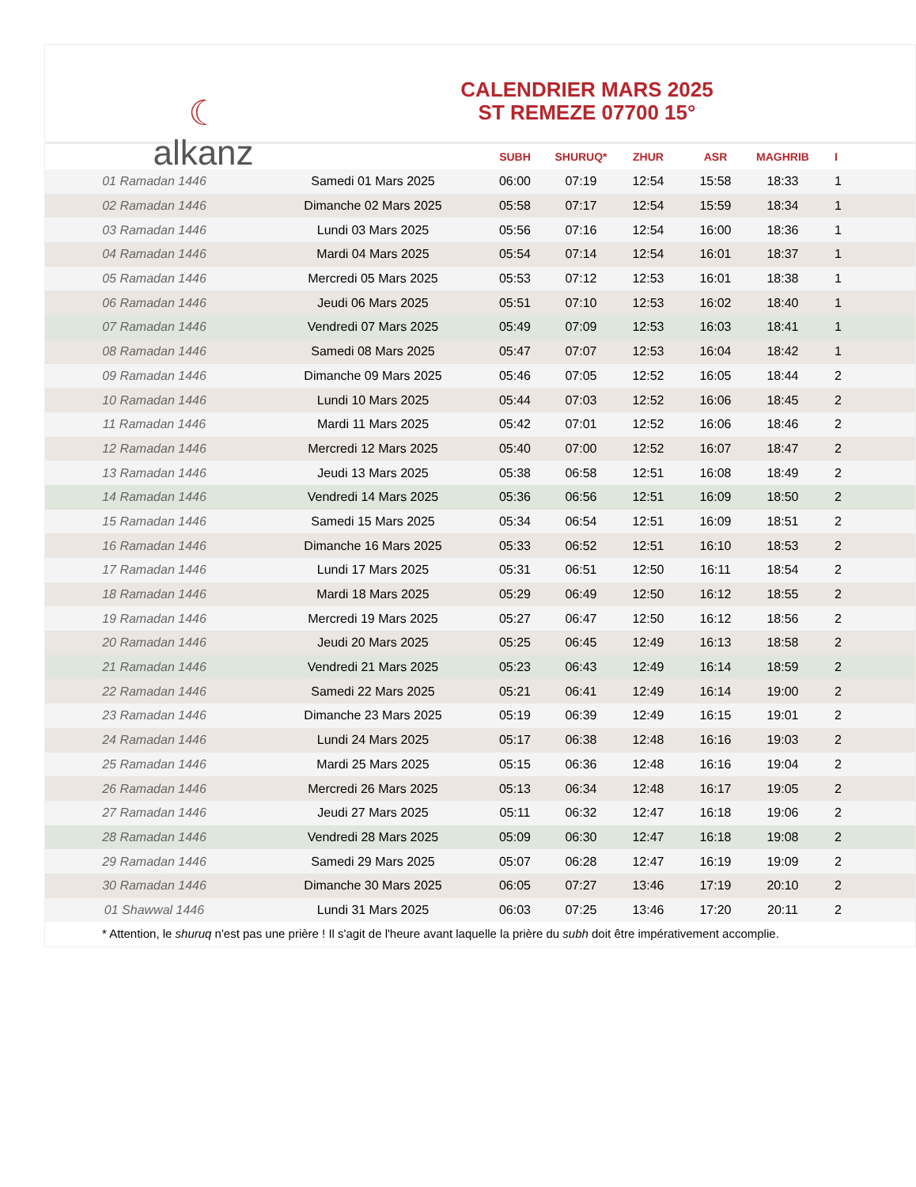☾
alkanz
CALENDRIER MARS 2025
ST REMEZE 07700 15°
| | | SUBH | SHURUQ* | ZHUR | ASR | MAGHRIB | I |
| --- | --- | --- | --- | --- | --- | --- | --- |
| 01 Ramadan 1446 | Samedi 01 Mars 2025 | 06:00 | 07:19 | 12:54 | 15:58 | 18:33 | 1 |
| 02 Ramadan 1446 | Dimanche 02 Mars 2025 | 05:58 | 07:17 | 12:54 | 15:59 | 18:34 | 1 |
| 03 Ramadan 1446 | Lundi 03 Mars 2025 | 05:56 | 07:16 | 12:54 | 16:00 | 18:36 | 1 |
| 04 Ramadan 1446 | Mardi 04 Mars 2025 | 05:54 | 07:14 | 12:54 | 16:01 | 18:37 | 1 |
| 05 Ramadan 1446 | Mercredi 05 Mars 2025 | 05:53 | 07:12 | 12:53 | 16:01 | 18:38 | 1 |
| 06 Ramadan 1446 | Jeudi 06 Mars 2025 | 05:51 | 07:10 | 12:53 | 16:02 | 18:40 | 1 |
| 07 Ramadan 1446 | Vendredi 07 Mars 2025 | 05:49 | 07:09 | 12:53 | 16:03 | 18:41 | 1 |
| 08 Ramadan 1446 | Samedi 08 Mars 2025 | 05:47 | 07:07 | 12:53 | 16:04 | 18:42 | 1 |
| 09 Ramadan 1446 | Dimanche 09 Mars 2025 | 05:46 | 07:05 | 12:52 | 16:05 | 18:44 | 2 |
| 10 Ramadan 1446 | Lundi 10 Mars 2025 | 05:44 | 07:03 | 12:52 | 16:06 | 18:45 | 2 |
| 11 Ramadan 1446 | Mardi 11 Mars 2025 | 05:42 | 07:01 | 12:52 | 16:06 | 18:46 | 2 |
| 12 Ramadan 1446 | Mercredi 12 Mars 2025 | 05:40 | 07:00 | 12:52 | 16:07 | 18:47 | 2 |
| 13 Ramadan 1446 | Jeudi 13 Mars 2025 | 05:38 | 06:58 | 12:51 | 16:08 | 18:49 | 2 |
| 14 Ramadan 1446 | Vendredi 14 Mars 2025 | 05:36 | 06:56 | 12:51 | 16:09 | 18:50 | 2 |
| 15 Ramadan 1446 | Samedi 15 Mars 2025 | 05:34 | 06:54 | 12:51 | 16:09 | 18:51 | 2 |
| 16 Ramadan 1446 | Dimanche 16 Mars 2025 | 05:33 | 06:52 | 12:51 | 16:10 | 18:53 | 2 |
| 17 Ramadan 1446 | Lundi 17 Mars 2025 | 05:31 | 06:51 | 12:50 | 16:11 | 18:54 | 2 |
| 18 Ramadan 1446 | Mardi 18 Mars 2025 | 05:29 | 06:49 | 12:50 | 16:12 | 18:55 | 2 |
| 19 Ramadan 1446 | Mercredi 19 Mars 2025 | 05:27 | 06:47 | 12:50 | 16:12 | 18:56 | 2 |
| 20 Ramadan 1446 | Jeudi 20 Mars 2025 | 05:25 | 06:45 | 12:49 | 16:13 | 18:58 | 2 |
| 21 Ramadan 1446 | Vendredi 21 Mars 2025 | 05:23 | 06:43 | 12:49 | 16:14 | 18:59 | 2 |
| 22 Ramadan 1446 | Samedi 22 Mars 2025 | 05:21 | 06:41 | 12:49 | 16:14 | 19:00 | 2 |
| 23 Ramadan 1446 | Dimanche 23 Mars 2025 | 05:19 | 06:39 | 12:49 | 16:15 | 19:01 | 2 |
| 24 Ramadan 1446 | Lundi 24 Mars 2025 | 05:17 | 06:38 | 12:48 | 16:16 | 19:03 | 2 |
| 25 Ramadan 1446 | Mardi 25 Mars 2025 | 05:15 | 06:36 | 12:48 | 16:16 | 19:04 | 2 |
| 26 Ramadan 1446 | Mercredi 26 Mars 2025 | 05:13 | 06:34 | 12:48 | 16:17 | 19:05 | 2 |
| 27 Ramadan 1446 | Jeudi 27 Mars 2025 | 05:11 | 06:32 | 12:47 | 16:18 | 19:06 | 2 |
| 28 Ramadan 1446 | Vendredi 28 Mars 2025 | 05:09 | 06:30 | 12:47 | 16:18 | 19:08 | 2 |
| 29 Ramadan 1446 | Samedi 29 Mars 2025 | 05:07 | 06:28 | 12:47 | 16:19 | 19:09 | 2 |
| 30 Ramadan 1446 | Dimanche 30 Mars 2025 | 06:05 | 07:27 | 13:46 | 17:19 | 20:10 | 2 |
| 01 Shawwal 1446 | Lundi 31 Mars 2025 | 06:03 | 07:25 | 13:46 | 17:20 | 20:11 | 2 |
* Attention, le shuruq n'est pas une prière ! Il s'agit de l'heure avant laquelle la prière du subh doit être impérativement accomplie.